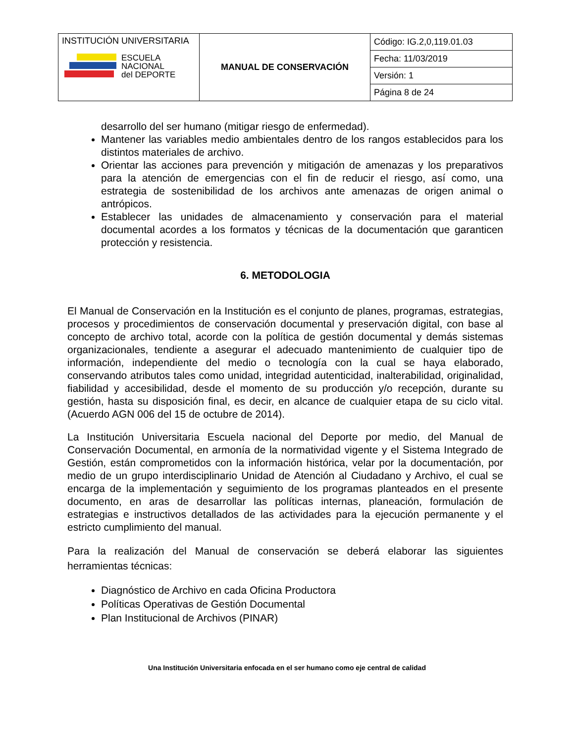| INSTITUCIÓN UNIVERSITARIA ESCUELA NACIONAL del DEPORTE | MANUAL DE CONSERVACIÓN | Código: IG.2,0,119.01.03 |
| | | Fecha: 11/03/2019 |
| | | Versión: 1 |
| | | Página 8 de 24 |
desarrollo del ser humano (mitigar riesgo de enfermedad).
Mantener las variables medio ambientales dentro de los rangos establecidos para los distintos materiales de archivo.
Orientar las acciones para prevención y mitigación de amenazas y los preparativos para la atención de emergencias con el fin de reducir el riesgo, así como, una estrategia de sostenibilidad de los archivos ante amenazas de origen animal o antrópicos.
Establecer las unidades de almacenamiento y conservación para el material documental acordes a los formatos y técnicas de la documentación que garanticen protección y resistencia.
6. METODOLOGIA
El Manual de Conservación en la Institución es el conjunto de planes, programas, estrategias, procesos y procedimientos de conservación documental y preservación digital, con base al concepto de archivo total, acorde con la política de gestión documental y demás sistemas organizacionales, tendiente a asegurar el adecuado mantenimiento de cualquier tipo de información, independiente del medio o tecnología con la cual se haya elaborado, conservando atributos tales como unidad, integridad autenticidad, inalterabilidad, originalidad, fiabilidad y accesibilidad, desde el momento de su producción y/o recepción, durante su gestión, hasta su disposición final, es decir, en alcance de cualquier etapa de su ciclo vital. (Acuerdo AGN 006 del 15 de octubre de 2014).
La Institución Universitaria Escuela nacional del Deporte por medio, del Manual de Conservación Documental, en armonía de la normatividad vigente y el Sistema Integrado de Gestión, están comprometidos con la información histórica, velar por la documentación, por medio de un grupo interdisciplinario Unidad de Atención al Ciudadano y Archivo, el cual se encarga de la implementación y seguimiento de los programas planteados en el presente documento, en aras de desarrollar las políticas internas, planeación, formulación de estrategias e instructivos detallados de las actividades para la ejecución permanente y el estricto cumplimiento del manual.
Para la realización del Manual de conservación se deberá elaborar las siguientes herramientas técnicas:
Diagnóstico de Archivo en cada Oficina Productora
Políticas Operativas de Gestión Documental
Plan Institucional de Archivos (PINAR)
Una Institución Universitaria enfocada en el ser humano como eje central de calidad